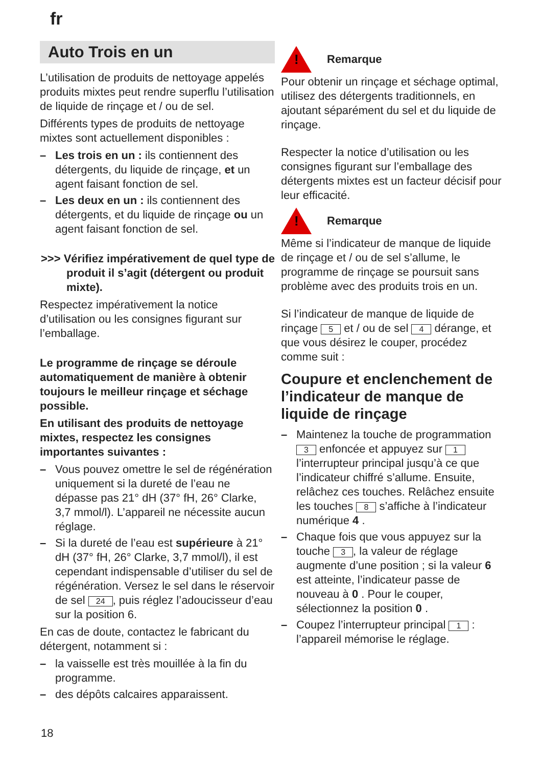fr
Auto Trois en un
L’utilisation de produits de nettoyage appelés produits mixtes peut rendre superflu l’utilisation de liquide de rinçage et / ou de sel.
Différents types de produits de nettoyage mixtes sont actuellement disponibles :
– Les trois en un : ils contiennent des détergents, du liquide de rinçage, et un agent faisant fonction de sel.
– Les deux en un : ils contiennent des détergents, et du liquide de rinçage ou un agent faisant fonction de sel.
>>> Vérifiez impérativement de quel type de produit il s’agit (détergent ou produit mixte).
Respectez impérativement la notice d’utilisation ou les consignes figurant sur l’emballage.
Le programme de rinçage se déroule automatiquement de manière à obtenir toujours le meilleur rinçage et séchage possible.
En utilisant des produits de nettoyage mixtes, respectez les consignes importantes suivantes :
– Vous pouvez omettre le sel de régénération uniquement si la dureté de l’eau ne dépasse pas 21° dH (37° fH, 26° Clarke, 3,7 mmol/l). L’appareil ne nécessite aucun réglage.
– Si la dureté de l’eau est supérieure à 21° dH (37° fH, 26° Clarke, 3,7 mmol/l), il est cependant indispensable d’utiliser du sel de régénération. Versez le sel dans le réservoir de sel 24, puis réglez l’adoucisseur d’eau sur la position 6.
En cas de doute, contactez le fabricant du détergent, notamment si :
– la vaisselle est très mouillée à la fin du programme.
– des dépôts calcaires apparaissent.
!
Remarque
Pour obtenir un rinçage et séchage optimal, utilisez des détergents traditionnels, en ajoutant séparément du sel et du liquide de rinçage.
Respecter la notice d’utilisation ou les consignes figurant sur l’emballage des détergents mixtes est un facteur décisif pour leur efficacité.
!
Remarque
Même si l’indicateur de manque de liquide de rinçage et / ou de sel s’allume, le programme de rinçage se poursuit sans problème avec des produits trois en un.
Si l’indicateur de manque de liquide de rinçage 5 et / ou de sel 4 dérange, et que vous désirez le couper, procédez comme suit :
Coupure et enclenchement de l’indicateur de manque de liquide de rinçage
– Maintenez la touche de programmation 3 enfoncée et appuyez sur 1 l’interrupteur principal jusqu’à ce que l’indicateur chiffré s’allume. Ensuite, relâchez ces touches. Relâchez ensuite les touches 8 s’affiche à l’indicateur numérique 4 .
– Chaque fois que vous appuyez sur la touche 3, la valeur de réglage augmente d’une position ; si la valeur 6 est atteinte, l’indicateur passe de nouveau à 0 . Pour le couper, sélectionnez la position 0 .
– Coupez l’interrupteur principal 1 : l’appareil mémorise le réglage.
18